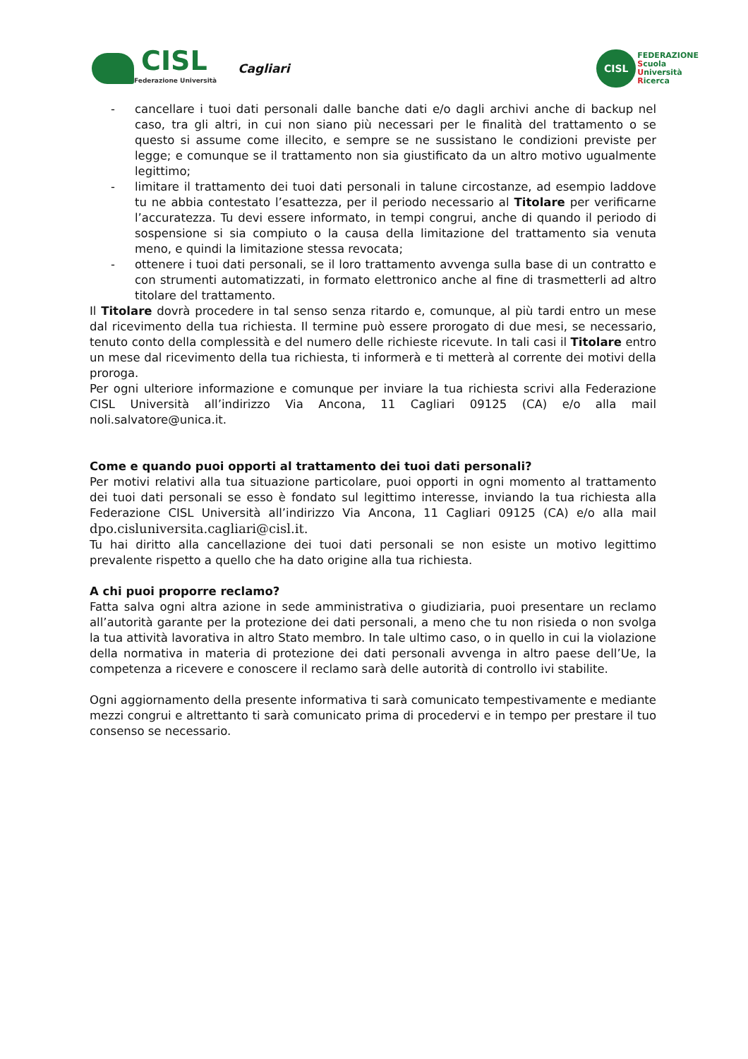CISL
Federazione Università
Cagliari
CISL
FEDERAZIONE
Scuola
Università
Ricerca
- cancellare i tuoi dati personali dalle banche dati e/o dagli archivi anche di backup nel caso, tra gli altri, in cui non siano più necessari per le finalità del trattamento o se questo si assume come illecito, e sempre se ne sussistano le condizioni previste per legge; e comunque se il trattamento non sia giustificato da un altro motivo ugualmente legittimo;
- limitare il trattamento dei tuoi dati personali in talune circostanze, ad esempio laddove tu ne abbia contestato l’esattezza, per il periodo necessario al Titolare per verificarne l’accuratezza. Tu devi essere informato, in tempi congrui, anche di quando il periodo di sospensione si sia compiuto o la causa della limitazione del trattamento sia venuta meno, e quindi la limitazione stessa revocata;
- ottenere i tuoi dati personali, se il loro trattamento avvenga sulla base di un contratto e con strumenti automatizzati, in formato elettronico anche al fine di trasmetterli ad altro titolare del trattamento.
Il Titolare dovrà procedere in tal senso senza ritardo e, comunque, al più tardi entro un mese dal ricevimento della tua richiesta. Il termine può essere prorogato di due mesi, se necessario, tenuto conto della complessità e del numero delle richieste ricevute. In tali casi il Titolare entro un mese dal ricevimento della tua richiesta, ti informerà e ti metterà al corrente dei motivi della proroga.
Per ogni ulteriore informazione e comunque per inviare la tua richiesta scrivi alla Federazione CISL Università all’indirizzo Via Ancona, 11 Cagliari 09125 (CA) e/o alla mail noli.salvatore@unica.it.
Come e quando puoi opporti al trattamento dei tuoi dati personali?
Per motivi relativi alla tua situazione particolare, puoi opporti in ogni momento al trattamento dei tuoi dati personali se esso è fondato sul legittimo interesse, inviando la tua richiesta alla Federazione CISL Università all’indirizzo Via Ancona, 11 Cagliari 09125 (CA) e/o alla mail dpo.cisluniversita.cagliari@cisl.it.
Tu hai diritto alla cancellazione dei tuoi dati personali se non esiste un motivo legittimo prevalente rispetto a quello che ha dato origine alla tua richiesta.
A chi puoi proporre reclamo?
Fatta salva ogni altra azione in sede amministrativa o giudiziaria, puoi presentare un reclamo all’autorità garante per la protezione dei dati personali, a meno che tu non risieda o non svolga la tua attività lavorativa in altro Stato membro. In tale ultimo caso, o in quello in cui la violazione della normativa in materia di protezione dei dati personali avvenga in altro paese dell’Ue, la competenza a ricevere e conoscere il reclamo sarà delle autorità di controllo ivi stabilite.
Ogni aggiornamento della presente informativa ti sarà comunicato tempestivamente e mediante mezzi congrui e altrettanto ti sarà comunicato prima di procedervi e in tempo per prestare il tuo consenso se necessario.